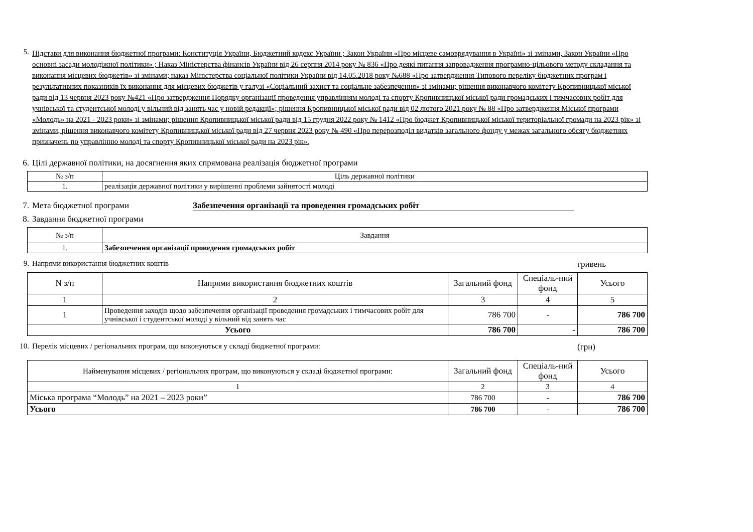5.
Підстави для виконання бюджетної програми: Конституція України, Бюджетний кодекс України ; Закон України «Про місцеве самоврядування в Україні» зі змінами, Закон України «Про основні засади молодіжної політики» ; Наказ Міністерства фінансів України від 26 серпня 2014 року № 836 «Про деякі питання запровадження програмно-цільового методу складання та виконання місцевих бюджетів» зі змінами; наказ Міністерства соціальної політики України від 14.05.2018 року №688 «Про затвердження Типового переліку бюджетних програм і результативних показників їх виконання для місцевих бюджетів у галузі «Соціальний захист та соціальне забезпечення» зі змінами; рішення виконавчого комітету Кропивницької міської ради від 13 червня 2023 року №421 «Про затвердження Порядку організації проведення управлінням молоді та спорту Кропивницької міської ради громадських і тимчасових робіт для учнівської та студентської молоді у вільний від занять час у новій редакції»; рішення Кропивницької міської ради від 02 лютого 2021 року № 88 «Про затвердження Міської програми «Молодь» на 2021 - 2023 роки» зі змінами; рішення Кропивницької міської ради від 15 грудня 2022 року № 1412 «Про бюджет Кропивницької міської територіальної громади на 2023 рік» зі змінами, рішення виконавчого комітету Кропивницької міської ради від 27 червня 2023 року № 490 «Про перерозподіл видатків загального фонду у межах загального обсягу бюджетних призначень по управлінню молоді та спорту Кропивницької міської ради на 2023 рік».
6. Цілі державної політики, на досягнення яких спрямована реалізація бюджетної програми
| № з/п | Ціль державної політики |
| 1. | реалізація державної політики у вирішенні проблеми зайнятості молоді |
7. Мета бюджетної програми Забезпечення організації та проведення громадських робіт
8. Завдання бюджетної програми
| № з/п | Завдання |
| 1. | Забезпечення організації проведення громадських робіт |
9. Напрями використання бюджетних коштів
гривень
| N з/п | Напрями використання бюджетних коштів | Загальний фонд | Спеціаль-ний фонд | Усього |
| 1 | 2 | 3 | 4 | 5 |
| 1 | Проведення заходів щодо забезпечення організації проведення громадських і тимчасових робіт для учнівської і студентської молоді у вільний від занять час | 786 700 | - | 786 700 |
| Усього | | 786 700 | - | 786 700 |
10. Перелік місцевих / регіональних програм, що виконуються у складі бюджетної програми:
(грн)
| Найменування місцевих / регіональних програм, що виконуються у складі бюджетної програми: | Загальний фонд | Спеціаль-ний фонд | Усього |
| 1 | 2 | 3 | 4 |
| Міська програма “Молодь” на 2021 – 2023 роки” | 786 700 | - | 786 700 |
| Усього | 786 700 | - | 786 700 |